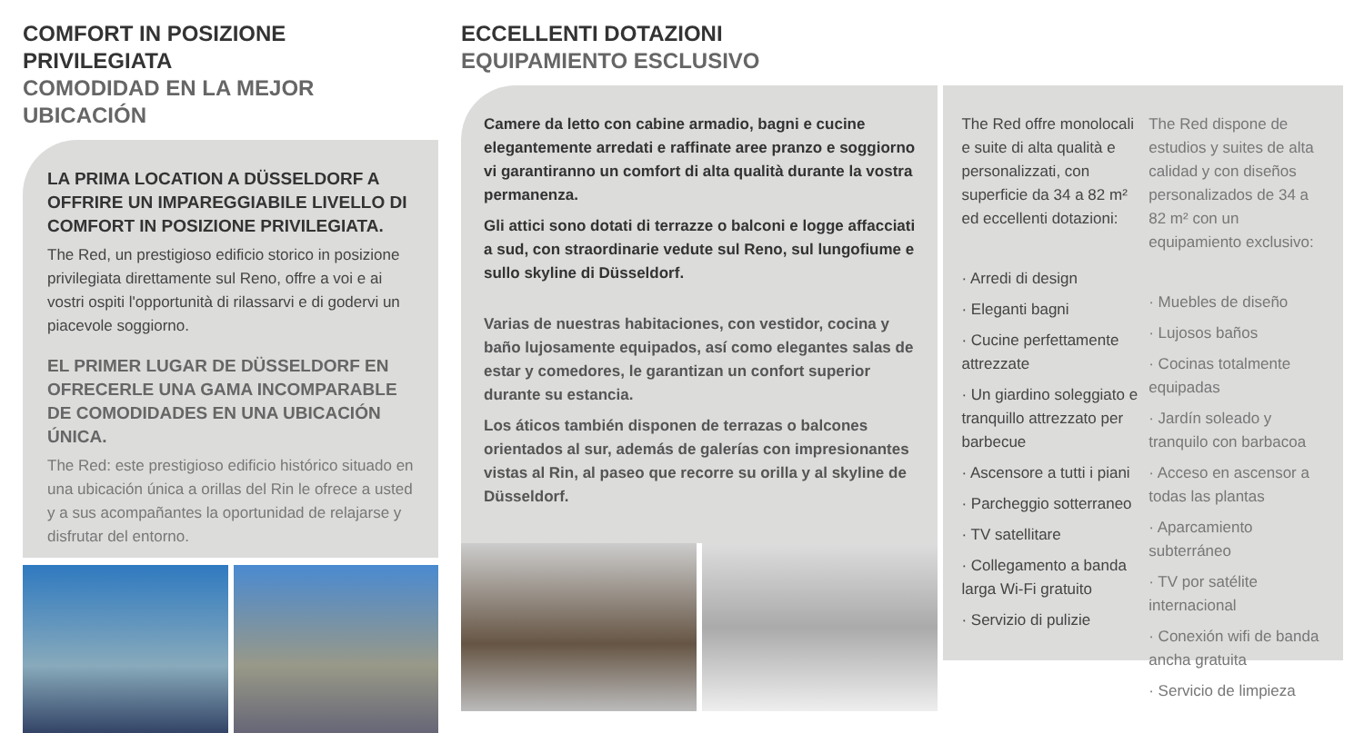COMFORT IN POSIZIONE PRIVILEGIATA
COMODIDAD EN LA MEJOR UBICACIÓN
LA PRIMA LOCATION A DÜSSELDORF A OFFRIRE UN IMPAREGGIABILE LIVELLO DI COMFORT IN POSIZIONE PRIVILEGIATA.
The Red, un prestigioso edificio storico in posizione privilegiata direttamente sul Reno, offre a voi e ai vostri ospiti l'opportunità di rilassarvi e di godervi un piacevole soggiorno.
EL PRIMER LUGAR DE DÜSSELDORF EN OFRECERLE UNA GAMA INCOMPARABLE DE COMODIDADES EN UNA UBICACIÓN ÚNICA.
The Red: este prestigioso edificio histórico situado en una ubicación única a orillas del Rin le ofrece a usted y a sus acompañantes la oportunidad de relajarse y disfrutar del entorno.
ECCELLENTI DOTAZIONI
EQUIPAMIENTO ESCLUSIVO
Camere da letto con cabine armadio, bagni e cucine elegantemente arredati e raffinate aree pranzo e soggiorno vi garantiranno un comfort di alta qualità durante la vostra permanenza.
Gli attici sono dotati di terrazze o balconi e logge affacciati a sud, con straordinarie vedute sul Reno, sul lungofiume e sullo skyline di Düsseldorf.
Varias de nuestras habitaciones, con vestidor, cocina y baño lujosamente equipados, así como elegantes salas de estar y comedores, le garantizan un confort superior durante su estancia.
Los áticos también disponen de terrazas o balcones orientados al sur, además de galerías con impresionantes vistas al Rin, al paseo que recorre su orilla y al skyline de Düsseldorf.
The Red offre monolocali e suite di alta qualità e personalizzati, con superficie da 34 a 82 m² ed eccellenti dotazioni:
· Arredi di design
· Eleganti bagni
· Cucine perfettamente attrezzate
· Un giardino soleggiato e tranquillo attrezzato per barbecue
· Ascensore a tutti i piani
· Parcheggio sotterraneo
· TV satellitare
· Collegamento a banda larga Wi-Fi gratuito
· Servizio di pulizie
The Red dispone de estudios y suites de alta calidad y con diseños personalizados de 34 a 82 m² con un equipamiento exclusivo:
· Muebles de diseño
· Lujosos baños
· Cocinas totalmente equipadas
· Jardín soleado y tranquilo con barbacoa
· Acceso en ascensor a todas las plantas
· Aparcamiento subterráneo
· TV por satélite internacional
· Conexión wifi de banda ancha gratuita
· Servicio de limpieza